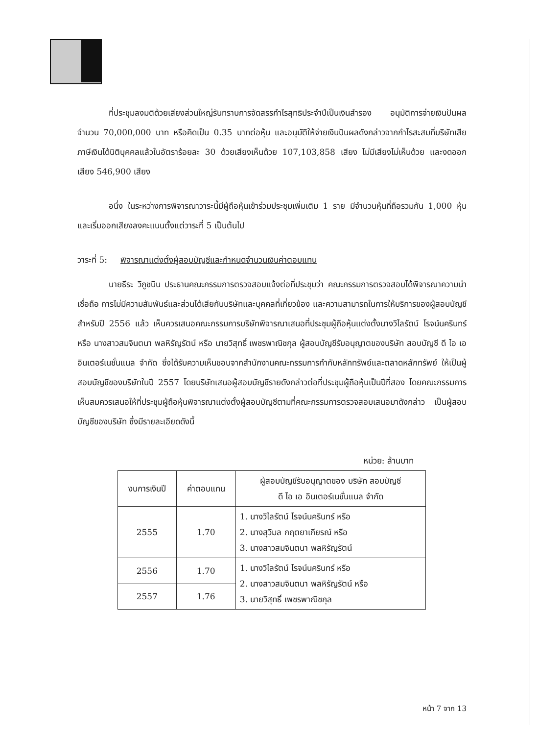ที่ประชุมลงมติด้วยเสียงส่วนใหญ่รับทราบการจัดสรรกำไรสุทธิประจำปีเป็นเงินสำรอง อนุมัติการจ่ายเงินปันผลจำนวน 70,000,000 บาท หรือคิดเป็น 0.35 บาทต่อหุ้น และอนุมัติให้จ่ายเงินปันผลดังกล่าวจากกำไรสะสมที่บริษัทเสียภาษีเงินได้นิติบุคคลแล้วในอัตราร้อยละ 30 ด้วยเสียงเห็นด้วย 107,103,858 เสียง ไม่มีเสียงไม่เห็นด้วย และงดออกเสียง 546,900 เสียง
อนึ่ง ในระหว่างการพิจารณาวาระนี้มีผู้ถือหุ้นเข้าร่วมประชุมเพิ่มเติม 1 ราย มีจำนวนหุ้นที่ถือรวมกัน 1,000 หุ้น และเริ่มออกเสียงลงคะแนนตั้งแต่วาระที่ 5 เป็นต้นไป
วาระที่ 5: พิจารณาแต่งตั้งผู้สอบบัญชีและกำหนดจำนวนเงินค่าตอบแทน
นายธีระ วิภูชนิน ประธานคณะกรรมการตรวจสอบแจ้งต่อที่ประชุมว่า คณะกรรมการตรวจสอบได้พิจารณาความน่าเชื่อถือ การไม่มีความสัมพันธ์และส่วนได้เสียกับบริษัทและบุคคลที่เกี่ยวข้อง และความสามารถในการให้บริการของผู้สอบบัญชีสำหรับปี 2556 แล้ว เห็นควรเสนอคณะกรรมการบริษัทพิจารณาเสนอที่ประชุมผู้ถือหุ้นแต่งตั้งนางวิไลรัตน์ โรจน์นครินทร์ หรือ นางสาวสมจินตนา พลหิรัญรัตน์ หรือ นายวิสุทธิ์ เพชรพาณิชกุล ผู้สอบบัญชีรับอนุญาตของบริษัท สอบบัญชี ดี ไอ เอ อินเตอร์เนชั่นแนล จำกัด ซึ่งได้รับความเห็นชอบจากสำนักงานคณะกรรมการกำกับหลักทรัพย์และตลาดหลักทรัพย์ ให้เป็นผู้สอบบัญชีของบริษัทในปี 2557 โดยบริษัทเสนอผู้สอบบัญชีรายดังกล่าวต่อที่ประชุมผู้ถือหุ้นเป็นปีที่สอง โดยคณะกรรมการเห็นสมควรเสนอให้ที่ประชุมผู้ถือหุ้นพิจารณาแต่งตั้งผู้สอบบัญชีตามที่คณะกรรมการตรวจสอบเสนอมาดังกล่าว เป็นผู้สอบบัญชีของบริษัท ซึ่งมีรายละเอียดดังนี้
หน่วย: ล้านบาท
| งบการเงินปี | ค่าตอบแทน | ผู้สอบบัญชีรับอนุญาตของ บริษัท สอบบัญชี ดี ไอ เอ อินเตอร์เนชั่นแนล จำกัด |
| --- | --- | --- |
| 2555 | 1.70 | 1. นางวิไลรัตน์ โรจน์นครินทร์ หรือ 2. นางสุวิมล กฤตยาเกียรณ์ หรือ 3. นางสาวสมจินตนา พลหิรัญรัตน์ |
| 2556 | 1.70 | 1. นางวิไลรัตน์ โรจน์นครินทร์ หรือ 2. นางสาวสมจินตนา พลหิรัญรัตน์ หรือ 3. นายวิสุทธิ์ เพชรพาณิชกุล |
| 2557 | 1.76 | |
หน้า 7 จาก 13